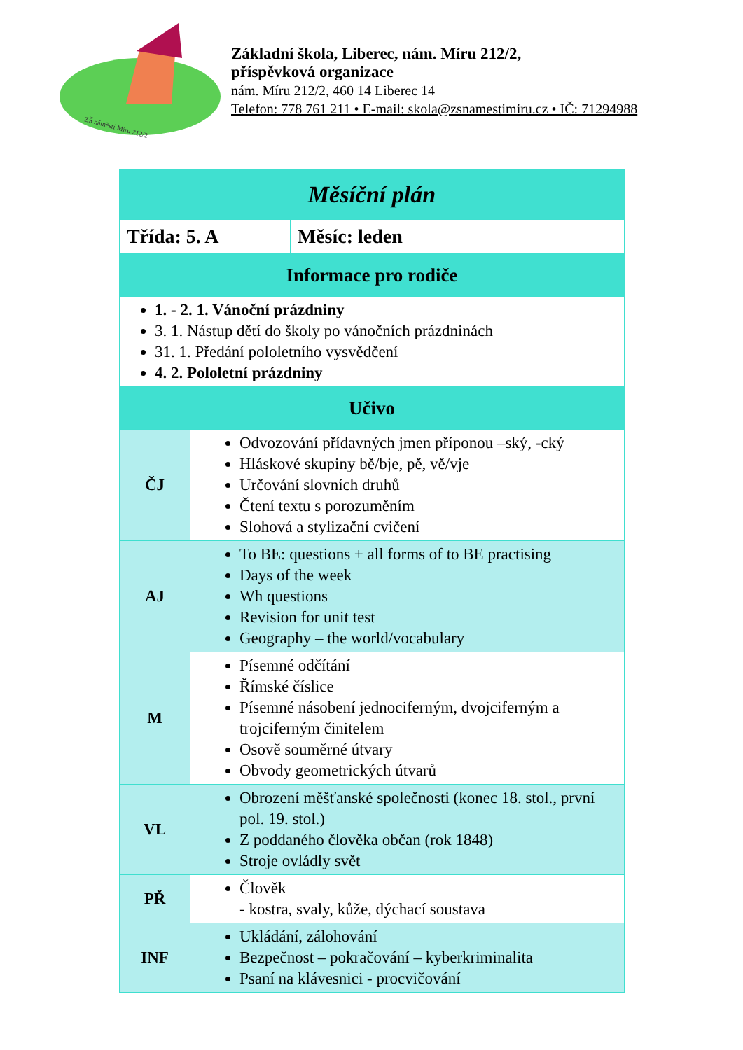ZŠ náměstí Míru 212/2
Základní škola, Liberec, nám. Míru 212/2,
příspěvková organizace
nám. Míru 212/2, 460 14 Liberec 14
Telefon: 778 761 211 • E-mail: skola@zsnamestimiru.cz • IČ: 71294988
| Měsíční plán | | |
| Třída: 5. A | | Měsíc: leden |
| Informace pro rodiče | | |
| 1. - 2. 1. Vánoční prázdniny 3. 1. Nástup dětí do školy po vánočních prázdninách 31. 1. Předání pololetního vysvědčení 4. 2. Pololetní prázdniny | | |
| Učivo | | |
| ČJ | Odvozování přídavných jmen příponou –ský, -cký Hláskové skupiny bě/bje, pě, vě/vje Určování slovních druhů Čtení textu s porozuměním Slohová a stylizační cvičení | |
| AJ | To BE: questions + all forms of to BE practising Days of the week Wh questions Revision for unit test Geography – the world/vocabulary | |
| M | Písemné odčítání Římské číslice Písemné násobení jednociferným, dvojciferným a trojciferným činitelem Osově souměrné útvary Obvody geometrických útvarů | |
| VL | Obrození měšťanské společnosti (konec 18. stol., první pol. 19. stol.) Z poddaného člověka občan (rok 1848) Stroje ovládly svět | |
| PŘ | Člověk - kostra, svaly, kůže, dýchací soustava | |
| INF | Ukládání, zálohování Bezpečnost – pokračování – kyberkriminalita Psaní na klávesnici - procvičování | |